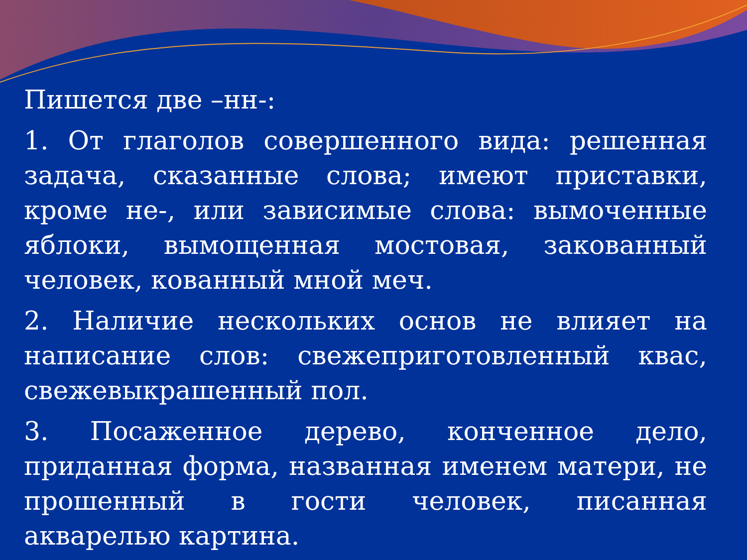Пишется две –нн-:
1. От глаголов совершенного вида: решенная задача, сказанные слова; имеют приставки, кроме не-, или зависимые слова: вымоченные яблоки, вымощенная мостовая, закованный человек, кованный мной меч.
2. Наличие нескольких основ не влияет на написание слов: свежеприготовленный квас, свежевыкрашенный пол.
3. Посаженное дерево, конченное дело, приданная форма, названная именем матери, не прошенный в гости человек, писанная акварелью картина.